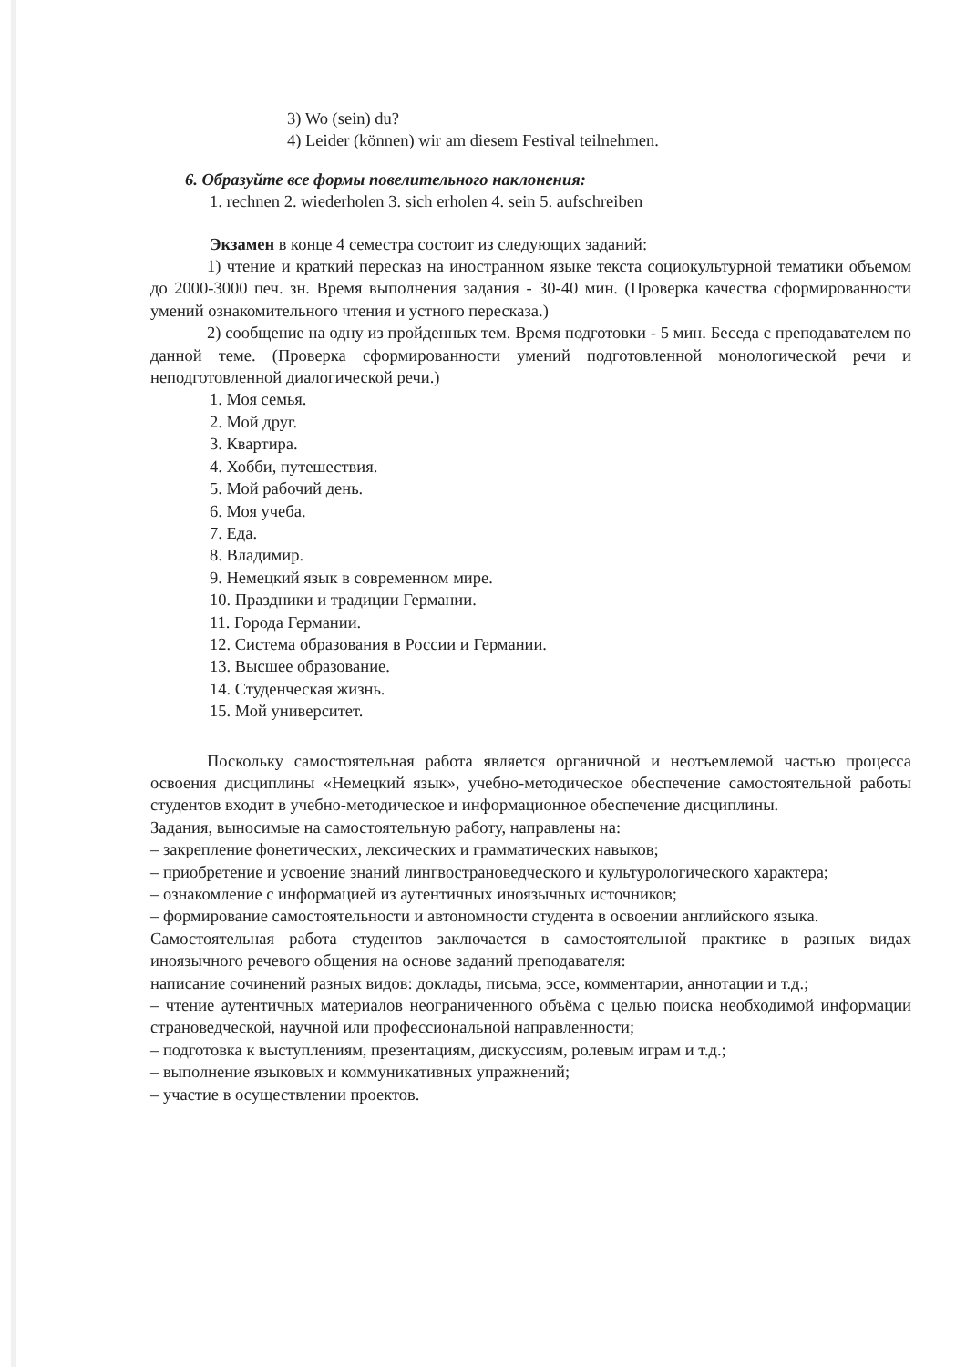3) Wo (sein) du?
4) Leider (können) wir am diesem Festival teilnehmen.
6. Образуйте все формы повелительного наклонения:
1. rechnen 2. wiederholen 3. sich erholen 4. sein 5. aufschreiben
Экзамен в конце 4 семестра состоит из следующих заданий:
1) чтение и краткий пересказ на иностранном языке текста социокультурной тематики объемом до 2000-3000 печ. зн. Время выполнения задания - 30-40 мин. (Проверка качества сформированности умений ознакомительного чтения и устного пересказа.)
2) сообщение на одну из пройденных тем. Время подготовки - 5 мин. Беседа с преподавателем по данной теме. (Проверка сформированности умений подготовленной монологической речи и неподготовленной диалогической речи.)
1. Моя семья.
2. Мой друг.
3. Квартира.
4. Хобби, путешествия.
5. Мой рабочий день.
6. Моя учеба.
7. Еда.
8. Владимир.
9. Немецкий язык в современном мире.
10. Праздники и традиции Германии.
11. Города Германии.
12. Система образования в России и Германии.
13. Высшее образование.
14. Студенческая жизнь.
15. Мой университет.
Поскольку самостоятельная работа является органичной и неотъемлемой частью процесса освоения дисциплины «Немецкий язык», учебно-методическое обеспечение самостоятельной работы студентов входит в учебно-методическое и информационное обеспечение дисциплины.
Задания, выносимые на самостоятельную работу, направлены на:
– закрепление фонетических, лексических и грамматических навыков;
– приобретение и усвоение знаний лингвострановедческого и культурологического характера;
– ознакомление с информацией из аутентичных иноязычных источников;
– формирование самостоятельности и автономности студента в освоении английского языка.
Самостоятельная работа студентов заключается в самостоятельной практике в разных видах иноязычного речевого общения на основе заданий преподавателя:
написание сочинений разных видов: доклады, письма, эссе, комментарии, аннотации и т.д.;
– чтение аутентичных материалов неограниченного объёма с целью поиска необходимой информации страноведческой, научной или профессиональной направленности;
– подготовка к выступлениям, презентациям, дискуссиям, ролевым играм и т.д.;
– выполнение языковых и коммуникативных упражнений;
– участие в осуществлении проектов.